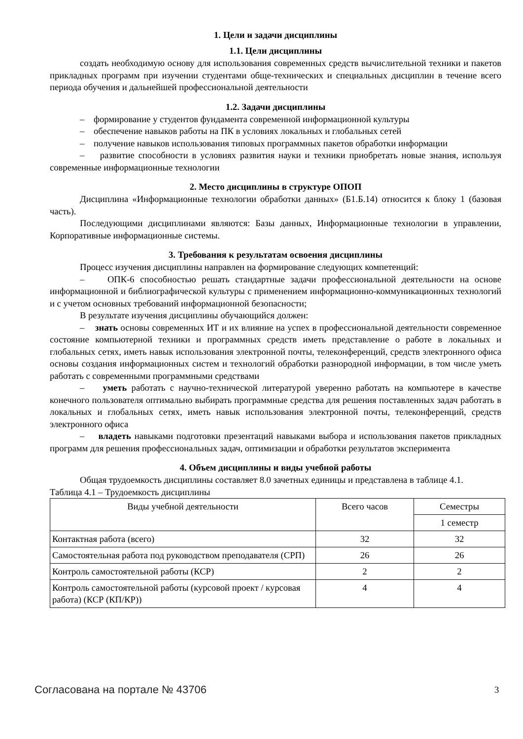1. Цели и задачи дисциплины
1.1. Цели дисциплины
создать необходимую основу для использования современных средств вычислительной техники и пакетов прикладных программ при изучении студентами обще-технических и специальных дисциплин в течение всего периода обучения и дальнейшей профессиональной деятельности
1.2. Задачи дисциплины
– формирование у студентов фундамента современной информационной культуры
– обеспечение навыков работы на ПК в условиях локальных и глобальных сетей
– получение навыков использования типовых программных пакетов обработки информации
– развитие способности в условиях развития науки и техники приобретать новые знания, используя современные информационные технологии
2. Место дисциплины в структуре ОПОП
Дисциплина «Информационные технологии обработки данных» (Б1.Б.14) относится к блоку 1 (базовая часть).
Последующими дисциплинами являются: Базы данных, Информационные технологии в управлении, Корпоративные информационные системы.
3. Требования к результатам освоения дисциплины
Процесс изучения дисциплины направлен на формирование следующих компетенций:
– ОПК-6 способностью решать стандартные задачи профессиональной деятельности на основе информационной и библиографической культуры с применением информационно-коммуникационных технологий и с учетом основных требований информационной безопасности;
В результате изучения дисциплины обучающийся должен:
– знать основы современных ИТ и их влияние на успех в профессиональной деятельности современное состояние компьютерной техники и программных средств иметь представление о работе в локальных и глобальных сетях, иметь навык использования электронной почты, телеконференций, средств электронного офиса основы создания информационных систем и технологий обработки разнородной информации, в том числе уметь работать с современными программными средствами
– уметь работать с научно-технической литературой уверенно работать на компьютере в качестве конечного пользователя оптимально выбирать программные средства для решения поставленных задач работать в локальных и глобальных сетях, иметь навык использования электронной почты, телеконференций, средств электронного офиса
– владеть навыками подготовки презентаций навыками выбора и использования пакетов прикладных программ для решения профессиональных задач, оптимизации и обработки результатов эксперимента
4. Объем дисциплины и виды учебной работы
Общая трудоемкость дисциплины составляет 8.0 зачетных единицы и представлена в таблице 4.1.
Таблица 4.1 – Трудоемкость дисциплины
| Виды учебной деятельности | Всего часов | Семестры |
| | | 1 семестр |
| Контактная работа (всего) | 32 | 32 |
| Самостоятельная работа под руководством преподавателя (СРП) | 26 | 26 |
| Контроль самостоятельной работы (КСР) | 2 | 2 |
| Контроль самостоятельной работы (курсовой проект / курсовая работа) (КСР (КП/КР)) | 4 | 4 |
Согласована на портале № 43706 3